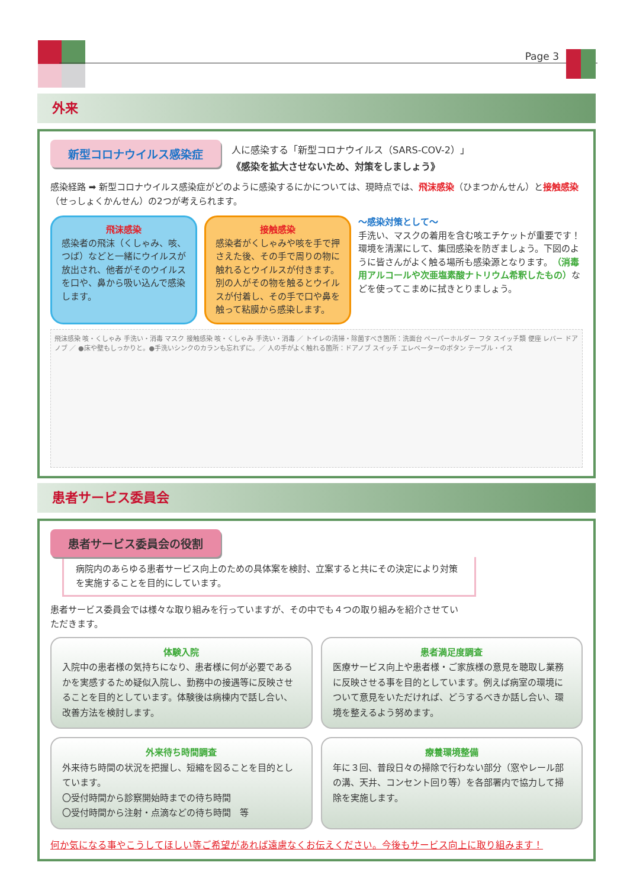Page 3
外来
新型コロナウイルス感染症
人に感染する「新型コロナウイルス（SARS-COV-2）」
《感染を拡大させないため、対策をしましょう》
感染経路 ➡ 新型コロナウイルス感染症がどのように感染するにかについては、現時点では、飛沫感染（ひまつかんせん）と接触感染（せっしょくかんせん）の2つが考えられます。
飛沫感染
感染者の飛沫（くしゃみ、咳、つば）などと一緒にウイルスが放出され、他者がそのウイルスを口や、鼻から吸い込んで感染します。
接触感染
感染者がくしゃみや咳を手で押さえた後、その手で周りの物に触れるとウイルスが付きます。
別の人がその物を触るとウイルスが付着し、その手で口や鼻を触って粘膜から感染します。
～感染対策として～
手洗い、マスクの着用を含む咳エチケットが重要です！環境を清潔にして、集団感染を防ぎましょう。下図のように皆さんがよく触る場所も感染源となります。（消毒用アルコールや次亜塩素酸ナトリウム希釈したもの）などを使ってこまめに拭きとりましょう。
飛沫感染 咳・くしゃみ 手洗い・消毒 マスク 接触感染 咳・くしゃみ 手洗い・消毒 ／ トイレの清掃・除菌すべき箇所：洗面台 ペーパーホルダー フタ スイッチ類 便座 レバー ドアノブ ／ ●床や壁もしっかりと。●手洗いシンクのカランも忘れずに。／ 人の手がよく触れる箇所：ドアノブ スイッチ エレベーターのボタン テーブル・イス
患者サービス委員会
患者サービス委員会の役割
病院内のあらゆる患者サービス向上のための具体案を検討、立案すると共にその決定により対策を実施することを目的にしています。
患者サービス委員会では様々な取り組みを行っていますが、その中でも４つの取り組みを紹介させていただきます。
体験入院
入院中の患者様の気持ちになり、患者様に何が必要であるかを実感するため疑似入院し、勤務中の接遇等に反映させることを目的としています。体験後は病棟内で話し合い、改善方法を検討します。
患者満足度調査
医療サービス向上や患者様・ご家族様の意見を聴取し業務に反映させる事を目的としています。例えば病室の環境について意見をいただければ、どうするべきか話し合い、環境を整えるよう努めます。
外来待ち時間調査
外来待ち時間の状況を把握し、短縮を図ることを目的としています。
〇受付時間から診察開始時までの待ち時間
〇受付時間から注射・点滴などの待ち時間　等
療養環境整備
年に３回、普段日々の掃除で行わない部分（窓やレール部の溝、天井、コンセント回り等）を各部署内で協力して掃除を実施します。
何か気になる事やこうしてほしい等ご希望があれば遠慮なくお伝えください。今後もサービス向上に取り組みます！